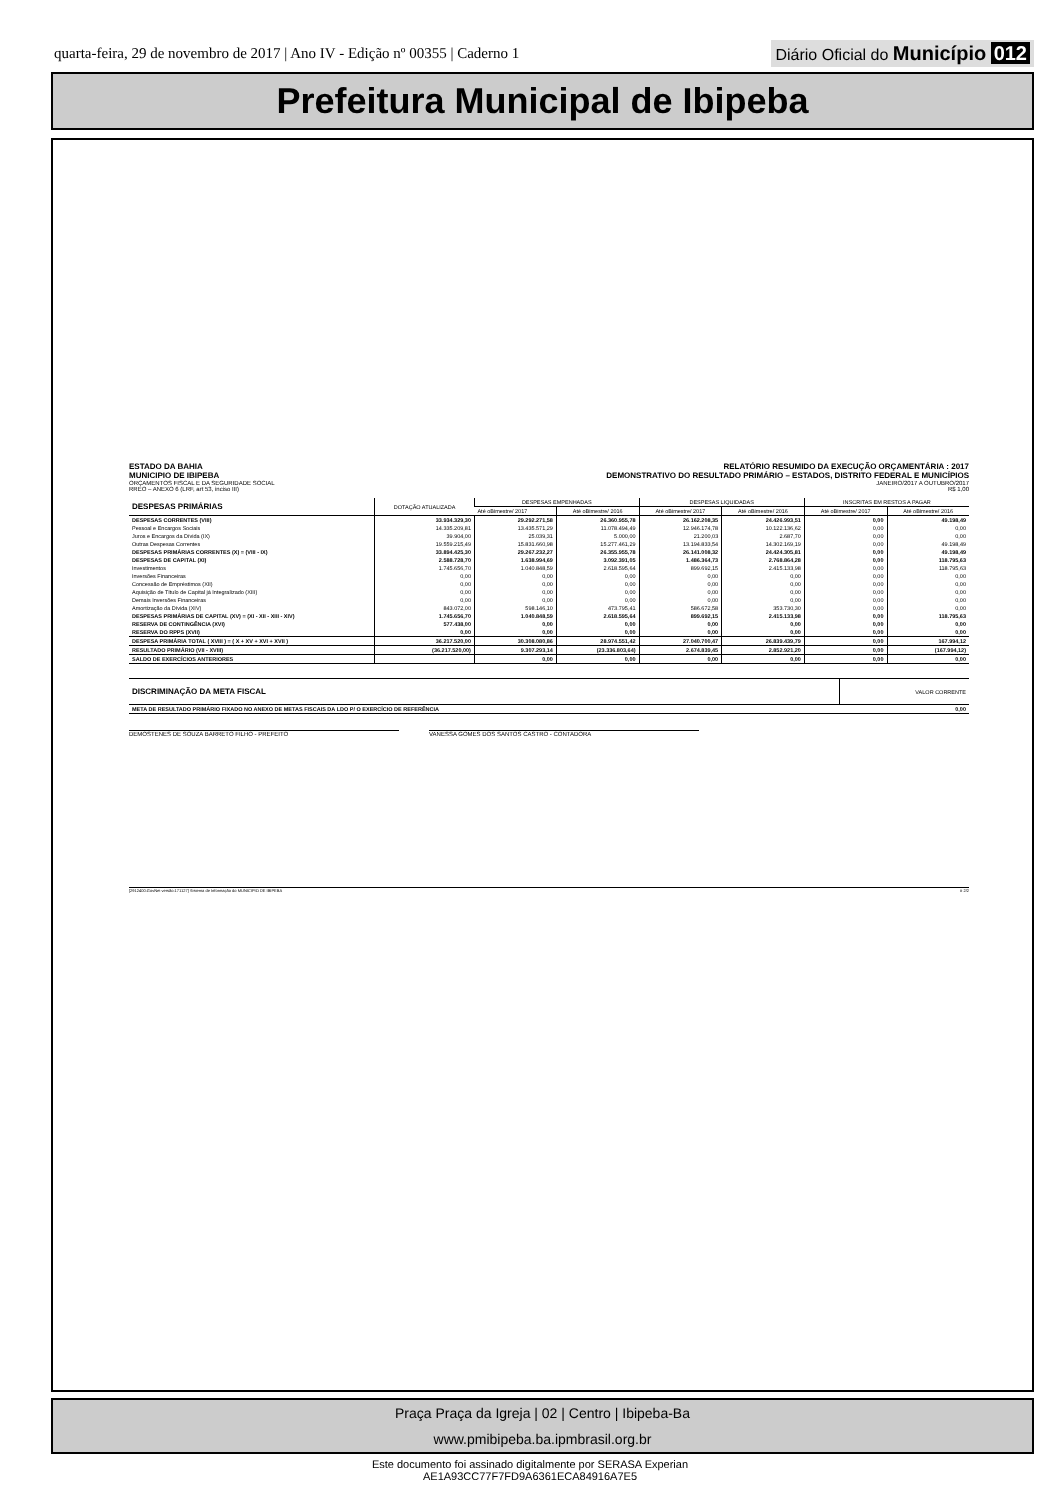quarta-feira, 29 de novembro de 2017 | Ano IV - Edição nº 00355 | Caderno 1
Diário Oficial do Município 012
Prefeitura Municipal de Ibipeba
ESTADO DA BAHIA
MUNICIPIO DE IBIPEBA
ORÇAMENTOS FISCAL E DA SEGURIDADE SOCIAL
RREO – ANEXO 6 (LRF, art 53, inciso III)
RELATÓRIO RESUMIDO DA EXECUÇÃO ORÇAMENTÁRIA : 2017
DEMONSTRATIVO DO RESULTADO PRIMÁRIO – ESTADOS, DISTRITO FEDERAL E MUNICÍPIOS
JANEIRO/2017 A OUTUBRO/2017
R$ 1,00
| DESPESAS PRIMÁRIAS | DOTAÇÃO ATUALIZADA | DESPESAS EMPENHADAS | | DESPESAS LIQUIDADAS | | INSCRITAS EM RESTOS A PAGAR | |
| --- | --- | --- | --- | --- | --- | --- | --- |
| | | Até oBimestre/ 2017 | Até oBimestre/ 2016 | Até oBimestre/ 2017 | Até oBimestre/ 2016 | Até oBimestre/ 2017 | Até oBimestre/ 2016 |
| DESPESAS CORRENTES (VIII) | 33.934.329,30 | 29.292.271,58 | 26.360.955,78 | 26.162.208,35 | 24.426.993,51 | 0,00 | 49.198,49 |
| Pessoal e Encargos Sociais | 14.335.209,81 | 13.435.571,29 | 11.078.494,49 | 12.946.174,78 | 10.122.136,62 | 0,00 | 0,00 |
| Juros e Encargos da Dívida (IX) | 39.904,00 | 25.039,31 | 5.000,00 | 21.200,03 | 2.687,70 | 0,00 | 0,00 |
| Outras Despesas Correntes | 19.559.215,49 | 15.831.660,98 | 15.277.461,29 | 13.194.833,54 | 14.302.169,19 | 0,00 | 49.198,49 |
| DESPESAS PRIMÁRIAS CORRENTES (X) = (VIII - IX) | 33.894.425,30 | 29.267.232,27 | 26.355.955,78 | 26.141.008,32 | 24.424.305,81 | 0,00 | 49.198,49 |
| DESPESAS DE CAPITAL (XI) | 2.588.728,70 | 1.638.994,69 | 3.092.391,05 | 1.486.364,73 | 2.768.864,28 | 0,00 | 118.795,63 |
| Investimentos | 1.745.656,70 | 1.040.848,59 | 2.618.595,64 | 899.692,15 | 2.415.133,98 | 0,00 | 118.795,63 |
| Inversões Financeiras | 0,00 | 0,00 | 0,00 | 0,00 | 0,00 | 0,00 | 0,00 |
| Concessão de Empréstimos (XII) | 0,00 | 0,00 | 0,00 | 0,00 | 0,00 | 0,00 | 0,00 |
| Aquisição de Título de Capital já Integralizado (XIII) | 0,00 | 0,00 | 0,00 | 0,00 | 0,00 | 0,00 | 0,00 |
| Demais Inversões Financeiras | 0,00 | 0,00 | 0,00 | 0,00 | 0,00 | 0,00 | 0,00 |
| Amortização da Dívida (XIV) | 843.072,00 | 598.146,10 | 473.795,41 | 586.672,58 | 353.730,30 | 0,00 | 0,00 |
| DESPESAS PRIMÁRIAS DE CAPITAL (XV) = (XI - XII - XIII - XIV) | 1.745.656,70 | 1.040.848,59 | 2.618.595,64 | 899.692,15 | 2.415.133,98 | 0,00 | 118.795,63 |
| RESERVA DE CONTINGÊNCIA (XVI) | 577.438,00 | 0,00 | 0,00 | 0,00 | 0,00 | 0,00 | 0,00 |
| RESERVA DO RPPS (XVII) | 0,00 | 0,00 | 0,00 | 0,00 | 0,00 | 0,00 | 0,00 |
| DESPESA PRIMÁRIA TOTAL ( XVIII ) = ( X + XV + XVI + XVII ) | 36.217.520,00 | 30.308.080,86 | 28.974.551,42 | 27.040.700,47 | 26.839.439,79 | 0,00 | 167.994,12 |
| RESULTADO PRIMÁRIO (VII - XVIII) | (36.217.520,00) | 9.307.293,14 | (23.336.803,64) | 2.674.839,45 | 2.852.921,20 | 0,00 | (167.994,12) |
| SALDO DE EXERCÍCIOS ANTERIORES | | 0,00 | 0,00 | 0,00 | 0,00 | 0,00 | 0,00 |
| DISCRIMINAÇÃO DA META FISCAL | VALOR CORRENTE |
| META DE RESULTADO PRIMÁRIO FIXADO NO ANEXO DE METAS FISCAIS DA LDO P/ O EXERCÍCIO DE REFERÊNCIA | 0,00 |
DEMOSTENES DE SOUZA BARRETO FILHO - PREFEITO VANESSA GOMES DOS SANTOS CASTRO - CONTADORA
[2912400:GovNet versão:171127] Sistema de Informação do MUNICIPIO DE IBIPEBA # 2/2
Praça Praça da Igreja | 02 | Centro | Ibipeba-Ba
www.pmibipeba.ba.ipmbrasil.org.br
Este documento foi assinado digitalmente por SERASA Experian
AE1A93CC77F7FD9A6361ECA84916A7E5